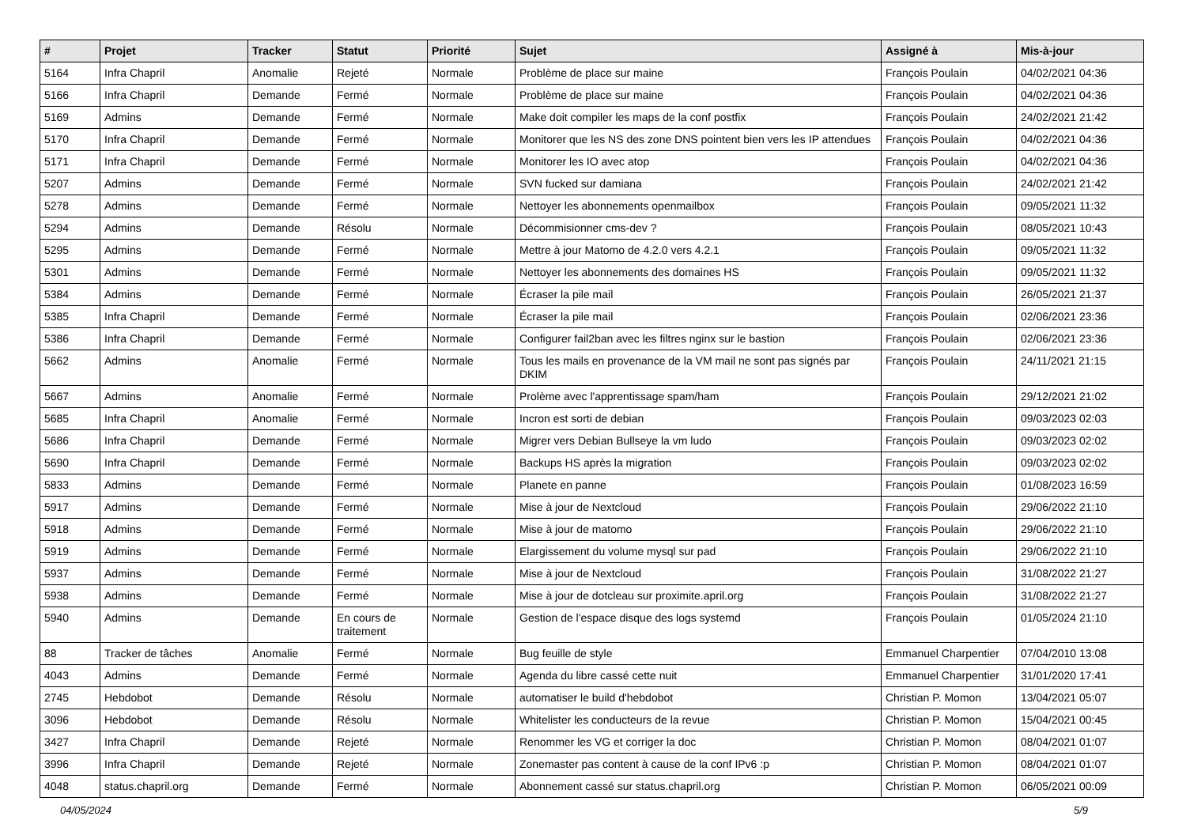| # | Projet | Tracker | Statut | Priorité | Sujet | Assigné à | Mis-à-jour |
| --- | --- | --- | --- | --- | --- | --- | --- |
| 5164 | Infra Chapril | Anomalie | Rejeté | Normale | Problème de place sur maine | François Poulain | 04/02/2021 04:36 |
| 5166 | Infra Chapril | Demande | Fermé | Normale | Problème de place sur maine | François Poulain | 04/02/2021 04:36 |
| 5169 | Admins | Demande | Fermé | Normale | Make doit compiler les maps de la conf postfix | François Poulain | 24/02/2021 21:42 |
| 5170 | Infra Chapril | Demande | Fermé | Normale | Monitorer que les NS des zone DNS pointent bien vers les IP attendues | François Poulain | 04/02/2021 04:36 |
| 5171 | Infra Chapril | Demande | Fermé | Normale | Monitorer les IO avec atop | François Poulain | 04/02/2021 04:36 |
| 5207 | Admins | Demande | Fermé | Normale | SVN fucked sur damiana | François Poulain | 24/02/2021 21:42 |
| 5278 | Admins | Demande | Fermé | Normale | Nettoyer les abonnements openmailbox | François Poulain | 09/05/2021 11:32 |
| 5294 | Admins | Demande | Résolu | Normale | Décommisionner cms-dev ? | François Poulain | 08/05/2021 10:43 |
| 5295 | Admins | Demande | Fermé | Normale | Mettre à jour Matomo de 4.2.0 vers 4.2.1 | François Poulain | 09/05/2021 11:32 |
| 5301 | Admins | Demande | Fermé | Normale | Nettoyer les abonnements des domaines HS | François Poulain | 09/05/2021 11:32 |
| 5384 | Admins | Demande | Fermé | Normale | Écraser la pile mail | François Poulain | 26/05/2021 21:37 |
| 5385 | Infra Chapril | Demande | Fermé | Normale | Écraser la pile mail | François Poulain | 02/06/2021 23:36 |
| 5386 | Infra Chapril | Demande | Fermé | Normale | Configurer fail2ban avec les filtres nginx sur le bastion | François Poulain | 02/06/2021 23:36 |
| 5662 | Admins | Anomalie | Fermé | Normale | Tous les mails en provenance de la VM mail ne sont pas signés par DKIM | François Poulain | 24/11/2021 21:15 |
| 5667 | Admins | Anomalie | Fermé | Normale | Prolème avec l'apprentissage spam/ham | François Poulain | 29/12/2021 21:02 |
| 5685 | Infra Chapril | Anomalie | Fermé | Normale | Incron est sorti de debian | François Poulain | 09/03/2023 02:03 |
| 5686 | Infra Chapril | Demande | Fermé | Normale | Migrer vers Debian Bullseye la vm ludo | François Poulain | 09/03/2023 02:02 |
| 5690 | Infra Chapril | Demande | Fermé | Normale | Backups HS après la migration | François Poulain | 09/03/2023 02:02 |
| 5833 | Admins | Demande | Fermé | Normale | Planete en panne | François Poulain | 01/08/2023 16:59 |
| 5917 | Admins | Demande | Fermé | Normale | Mise à jour de Nextcloud | François Poulain | 29/06/2022 21:10 |
| 5918 | Admins | Demande | Fermé | Normale | Mise à jour de matomo | François Poulain | 29/06/2022 21:10 |
| 5919 | Admins | Demande | Fermé | Normale | Elargissement du volume mysql sur pad | François Poulain | 29/06/2022 21:10 |
| 5937 | Admins | Demande | Fermé | Normale | Mise à jour de Nextcloud | François Poulain | 31/08/2022 21:27 |
| 5938 | Admins | Demande | Fermé | Normale | Mise à jour de dotcleau sur proximite.april.org | François Poulain | 31/08/2022 21:27 |
| 5940 | Admins | Demande | En cours de traitement | Normale | Gestion de l'espace disque des logs systemd | François Poulain | 01/05/2024 21:10 |
| 88 | Tracker de tâches | Anomalie | Fermé | Normale | Bug feuille de style | Emmanuel Charpentier | 07/04/2010 13:08 |
| 4043 | Admins | Demande | Fermé | Normale | Agenda du libre cassé cette nuit | Emmanuel Charpentier | 31/01/2020 17:41 |
| 2745 | Hebdobot | Demande | Résolu | Normale | automatiser le build d'hebdobot | Christian P. Momon | 13/04/2021 05:07 |
| 3096 | Hebdobot | Demande | Résolu | Normale | Whitelister les conducteurs de la revue | Christian P. Momon | 15/04/2021 00:45 |
| 3427 | Infra Chapril | Demande | Rejeté | Normale | Renommer les VG et corriger la doc | Christian P. Momon | 08/04/2021 01:07 |
| 3996 | Infra Chapril | Demande | Rejeté | Normale | Zonemaster pas content à cause de la conf IPv6 :p | Christian P. Momon | 08/04/2021 01:07 |
| 4048 | status.chapril.org | Demande | Fermé | Normale | Abonnement cassé sur status.chapril.org | Christian P. Momon | 06/05/2021 00:09 |
04/05/2024 5/9